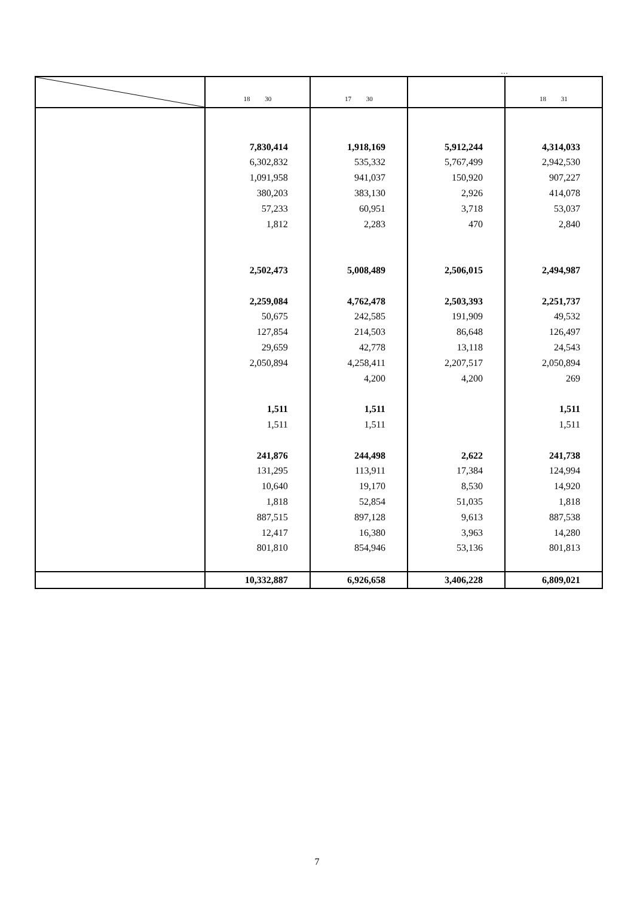…
| | 18 30 | 17 30 | | 18 31 |
| --- | --- | --- | --- | --- |
| | 7,830,414 | 1,918,169 | 5,912,244 | 4,314,033 |
| | 6,302,832 | 535,332 | 5,767,499 | 2,942,530 |
| | 1,091,958 | 941,037 | 150,920 | 907,227 |
| | 380,203 | 383,130 | 2,926 | 414,078 |
| | 57,233 | 60,951 | 3,718 | 53,037 |
| | 1,812 | 2,283 | 470 | 2,840 |
| | 2,502,473 | 5,008,489 | 2,506,015 | 2,494,987 |
| | 2,259,084 | 4,762,478 | 2,503,393 | 2,251,737 |
| | 50,675 | 242,585 | 191,909 | 49,532 |
| | 127,854 | 214,503 | 86,648 | 126,497 |
| | 29,659 | 42,778 | 13,118 | 24,543 |
| | 2,050,894 | 4,258,411 | 2,207,517 | 2,050,894 |
| | | 4,200 | 4,200 | 269 |
| | 1,511 | 1,511 | | 1,511 |
| | 1,511 | 1,511 | | 1,511 |
| | 241,876 | 244,498 | 2,622 | 241,738 |
| | 131,295 | 113,911 | 17,384 | 124,994 |
| | 10,640 | 19,170 | 8,530 | 14,920 |
| | 1,818 | 52,854 | 51,035 | 1,818 |
| | 887,515 | 897,128 | 9,613 | 887,538 |
| | 12,417 | 16,380 | 3,963 | 14,280 |
| | 801,810 | 854,946 | 53,136 | 801,813 |
| | 10,332,887 | 6,926,658 | 3,406,228 | 6,809,021 |
7